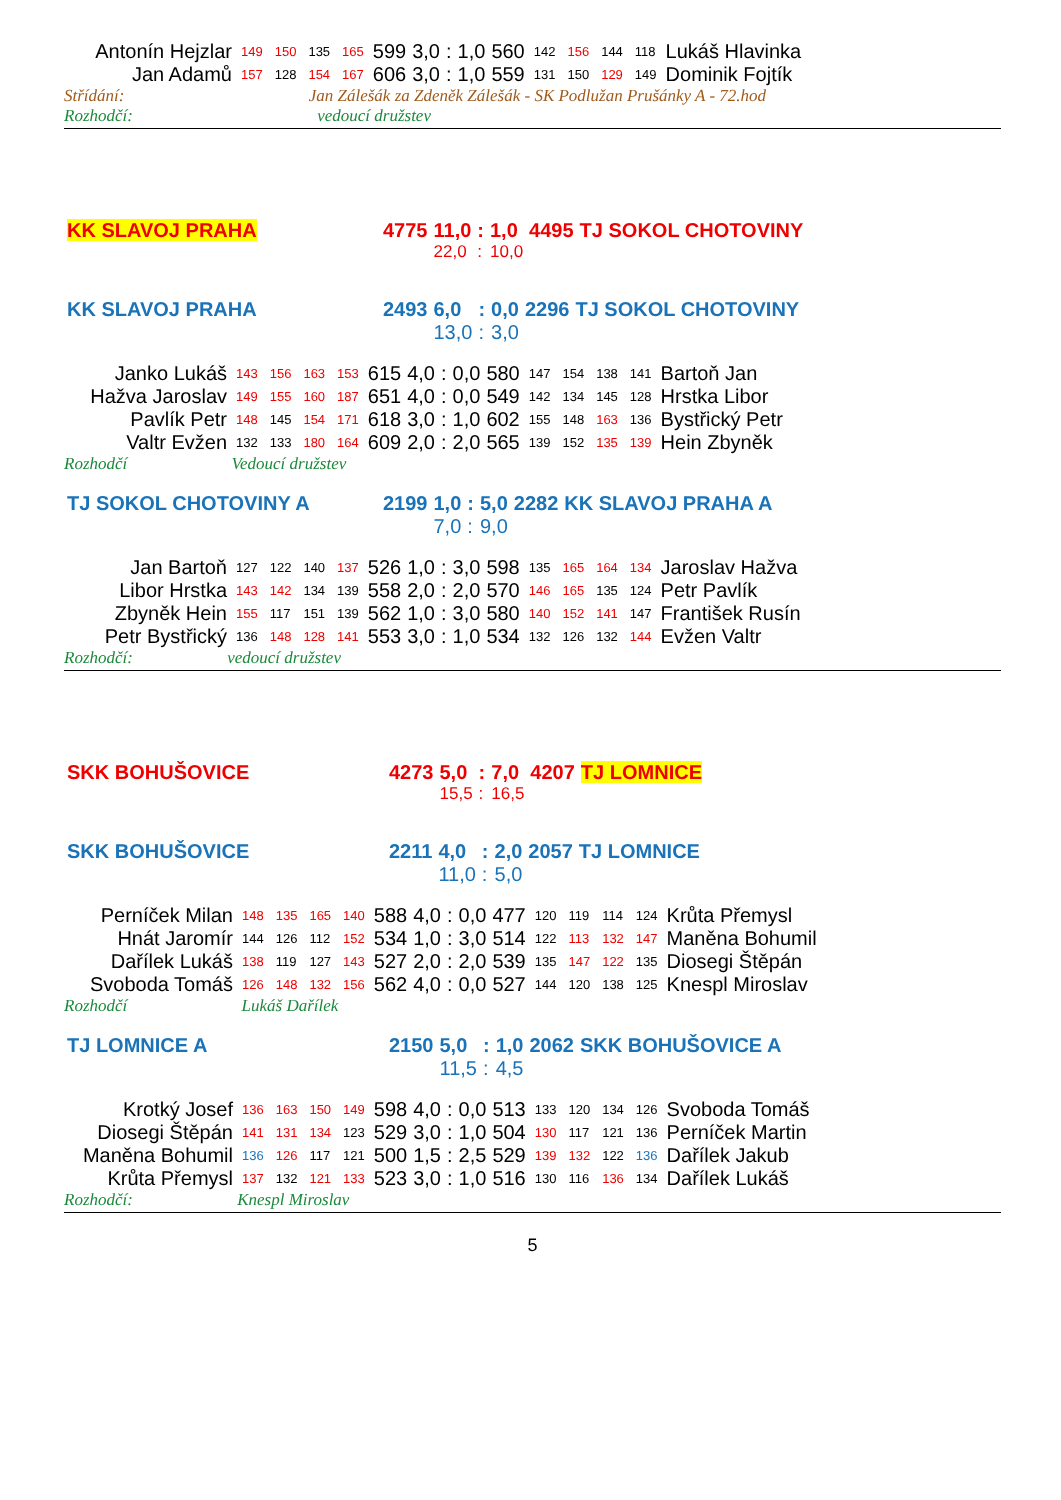| Antonín Hejzlar | 149 | 150 | 135 | 165 | 599 | 3,0 | : | 1,0 | 560 | 142 | 156 | 144 | 118 | Lukáš Hlavinka |
| Jan Adamů | 157 | 128 | 154 | 167 | 606 | 3,0 | : | 1,0 | 559 | 131 | 150 | 129 | 149 | Dominik Fojtík |
Střídání: Jan Zálešák za Zdeněk Zálešák - SK Podlužan Prušánky A - 72.hod
Rozhodčí: vedoucí družstev
| KK SLAVOJ PRAHA | 4775 | 11,0 | : | 1,0 | 4495 | TJ SOKOL CHOTOVINY |
| | | 22,0 | : | 10,0 | | |
| KK SLAVOJ PRAHA | 2493 | 6,0 | : | 0,0 | 2296 | TJ SOKOL CHOTOVINY |
| | | 13,0 | : | 3,0 | | |
| Janko Lukáš | 143 | 156 | 163 | 153 | 615 | 4,0 | : | 0,0 | 580 | 147 | 154 | 138 | 141 | Bartoň Jan |
| Hažva Jaroslav | 149 | 155 | 160 | 187 | 651 | 4,0 | : | 0,0 | 549 | 142 | 134 | 145 | 128 | Hrstka Libor |
| Pavlík Petr | 148 | 145 | 154 | 171 | 618 | 3,0 | : | 1,0 | 602 | 155 | 148 | 163 | 136 | Bystřický Petr |
| Valtr Evžen | 132 | 133 | 180 | 164 | 609 | 2,0 | : | 2,0 | 565 | 139 | 152 | 135 | 139 | Hein Zbyněk |
Rozhodčí Vedoucí družstev
| TJ SOKOL CHOTOVINY A | 2199 | 1,0 | : | 5,0 | 2282 | KK SLAVOJ PRAHA A |
| | | 7,0 | : | 9,0 | | |
| Jan Bartoň | 127 | 122 | 140 | 137 | 526 | 1,0 | : | 3,0 | 598 | 135 | 165 | 164 | 134 | Jaroslav Hažva |
| Libor Hrstka | 143 | 142 | 134 | 139 | 558 | 2,0 | : | 2,0 | 570 | 146 | 165 | 135 | 124 | Petr Pavlík |
| Zbyněk Hein | 155 | 117 | 151 | 139 | 562 | 1,0 | : | 3,0 | 580 | 140 | 152 | 141 | 147 | František Rusín |
| Petr Bystřický | 136 | 148 | 128 | 141 | 553 | 3,0 | : | 1,0 | 534 | 132 | 126 | 132 | 144 | Evžen Valtr |
Rozhodčí: vedoucí družstev
| SKK BOHUŠOVICE | 4273 | 5,0 | : | 7,0 | 4207 | TJ LOMNICE |
| | | 15,5 | : | 16,5 | | |
| SKK BOHUŠOVICE | 2211 | 4,0 | : | 2,0 | 2057 | TJ LOMNICE |
| | | 11,0 | : | 5,0 | | |
| Perníček Milan | 148 | 135 | 165 | 140 | 588 | 4,0 | : | 0,0 | 477 | 120 | 119 | 114 | 124 | Krůta Přemysl |
| Hnát Jaromír | 144 | 126 | 112 | 152 | 534 | 1,0 | : | 3,0 | 514 | 122 | 113 | 132 | 147 | Maněna Bohumil |
| Dařílek Lukáš | 138 | 119 | 127 | 143 | 527 | 2,0 | : | 2,0 | 539 | 135 | 147 | 122 | 135 | Diosegi Štěpán |
| Svoboda Tomáš | 126 | 148 | 132 | 156 | 562 | 4,0 | : | 0,0 | 527 | 144 | 120 | 138 | 125 | Knespl Miroslav |
Rozhodčí Lukáš Dařílek
| TJ LOMNICE A | 2150 | 5,0 | : | 1,0 | 2062 | SKK BOHUŠOVICE A |
| | | 11,5 | : | 4,5 | | |
| Krotký Josef | 136 | 163 | 150 | 149 | 598 | 4,0 | : | 0,0 | 513 | 133 | 120 | 134 | 126 | Svoboda Tomáš |
| Diosegi Štěpán | 141 | 131 | 134 | 123 | 529 | 3,0 | : | 1,0 | 504 | 130 | 117 | 121 | 136 | Perníček Martin |
| Maněna Bohumil | 136 | 126 | 117 | 121 | 500 | 1,5 | : | 2,5 | 529 | 139 | 132 | 122 | 136 | Dařílek Jakub |
| Krůta Přemysl | 137 | 132 | 121 | 133 | 523 | 3,0 | : | 1,0 | 516 | 130 | 116 | 136 | 134 | Dařílek Lukáš |
Rozhodčí: Knespl Miroslav
5